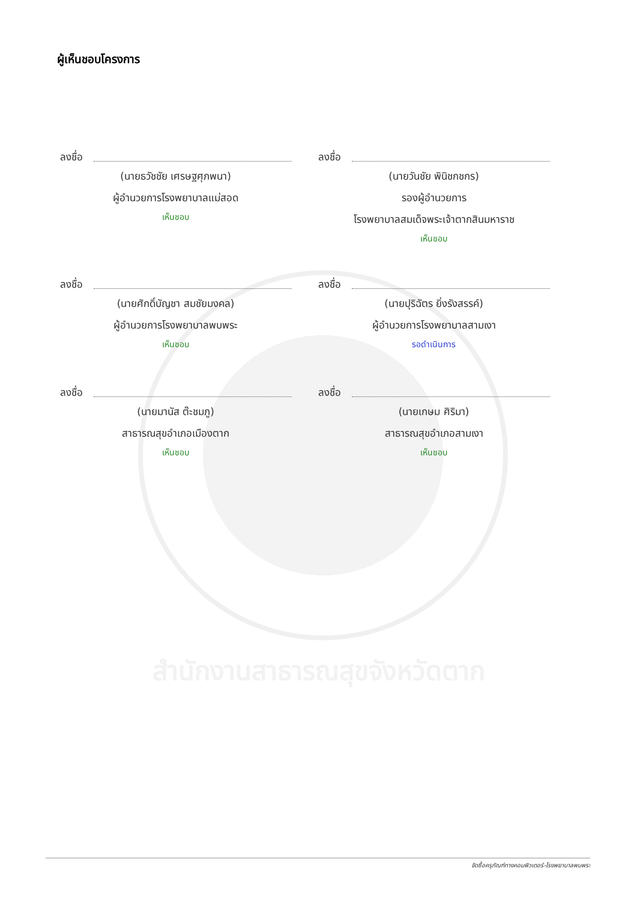สำนักงานสาธารณสุขจังหวัดตาก
ผู้เห็นชอบโครงการ
ลงชื่อ
(นายธวัชชัย เศรษฐศุภพนา)
ผู้อำนวยการโรงพยาบาลแม่สอด
เห็นชอบ
ลงชื่อ
(นายวันชัย พินิชกชกร)
รองผู้อำนวยการ
โรงพยาบาลสมเด็จพระเจ้าตากสินมหาราช
เห็นชอบ
ลงชื่อ
(นายศักดิ์บัญชา สมชัยมงคล)
ผู้อำนวยการโรงพยาบาลพบพระ
เห็นชอบ
ลงชื่อ
(นายปุริฉัตร ยิ่งรังสรรค์)
ผู้อำนวยการโรงพยาบาลสามเงา
รอดำเนินการ
ลงชื่อ
(นายมานัส ต๊ะชมภู)
สาธารณสุขอำเภอเมืองตาก
เห็นชอบ
ลงชื่อ
(นายเกษม ศิริมา)
สาธารณสุขอำเภอสามเงา
เห็นชอบ
จัดซื้อครุภัณฑ์ทางคอมพิวเตอร์-โรงพยาบาลพบพระ